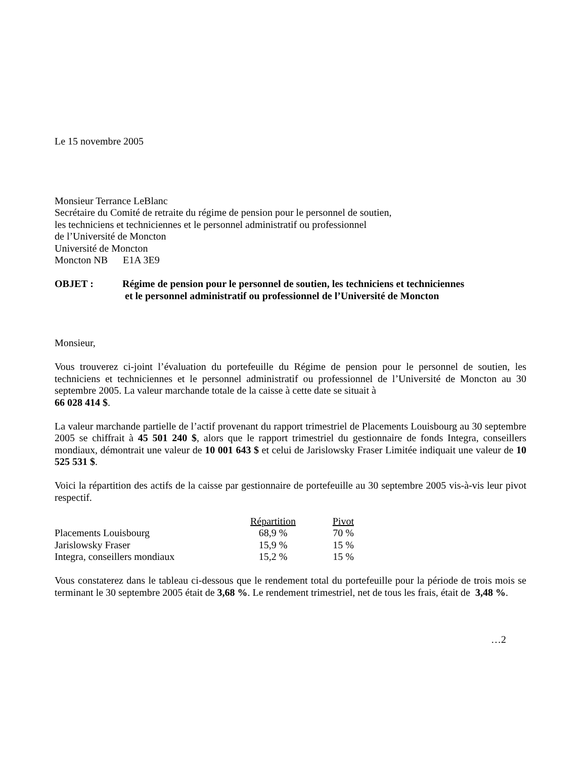Le 15 novembre 2005
Monsieur Terrance LeBlanc
Secrétaire du Comité de retraite du régime de pension pour le personnel de soutien,
les techniciens et techniciennes et le personnel administratif ou professionnel
de l’Université de Moncton
Université de Moncton
Moncton NB E1A 3E9
OBJET : Régime de pension pour le personnel de soutien, les techniciens et techniciennes
et le personnel administratif ou professionnel de l’Université de Moncton
Monsieur,
Vous trouverez ci-joint l’évaluation du portefeuille du Régime de pension pour le personnel de soutien, les techniciens et techniciennes et le personnel administratif ou professionnel de l’Université de Moncton au 30 septembre 2005. La valeur marchande totale de la caisse à cette date se situait à
66 028 414 $.
La valeur marchande partielle de l’actif provenant du rapport trimestriel de Placements Louisbourg au 30 septembre 2005 se chiffrait à 45 501 240 $, alors que le rapport trimestriel du gestionnaire de fonds Integra, conseillers mondiaux, démontrait une valeur de 10 001 643 $ et celui de Jarislowsky Fraser Limitée indiquait une valeur de 10 525 531 $.
Voici la répartition des actifs de la caisse par gestionnaire de portefeuille au 30 septembre 2005 vis-à-vis leur pivot respectif.
| | Répartition | Pivot |
| --- | --- | --- |
| Placements Louisbourg | 68,9 % | 70 % |
| Jarislowsky Fraser | 15,9 % | 15 % |
| Integra, conseillers mondiaux | 15,2 % | 15 % |
Vous constaterez dans le tableau ci-dessous que le rendement total du portefeuille pour la période de trois mois se terminant le 30 septembre 2005 était de 3,68 %. Le rendement trimestriel, net de tous les frais, était de 3,48 %.
…2